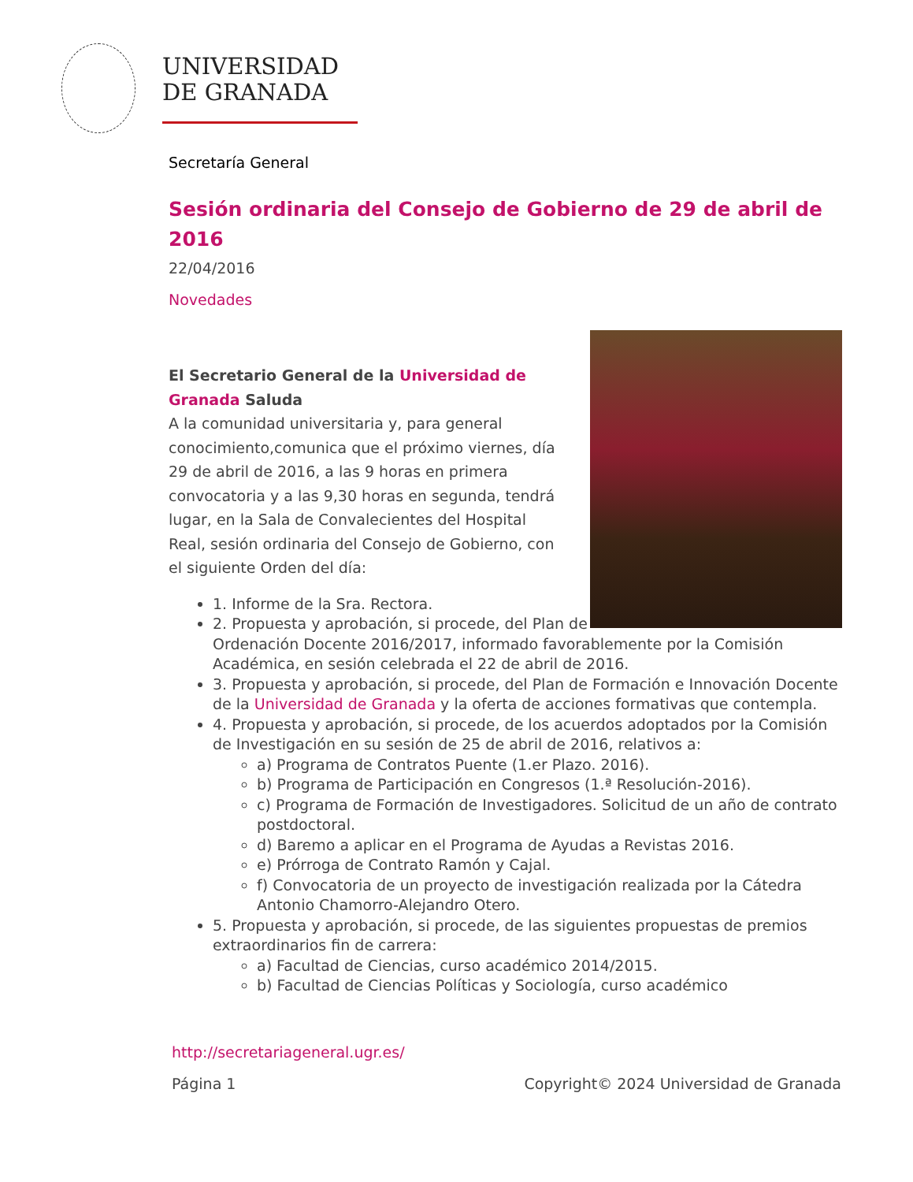UNIVERSIDAD
DE GRANADA
Secretaría General
Sesión ordinaria del Consejo de Gobierno de 29 de abril de 2016
22/04/2016
Novedades
El Secretario General de la Universidad de Granada Saluda
A la comunidad universitaria y, para general conocimiento,comunica que el próximo viernes, día 29 de abril de 2016, a las 9 horas en primera convocatoria y a las 9,30 horas en segunda, tendrá lugar, en la Sala de Convalecientes del Hospital Real, sesión ordinaria del Consejo de Gobierno, con el siguiente Orden del día:
1. Informe de la Sra. Rectora.
2. Propuesta y aprobación, si procede, del Plan de Ordenación Docente 2016/2017, informado favorablemente por la Comisión Académica, en sesión celebrada el 22 de abril de 2016.
3. Propuesta y aprobación, si procede, del Plan de Formación e Innovación Docente de la Universidad de Granada y la oferta de acciones formativas que contempla.
4. Propuesta y aprobación, si procede, de los acuerdos adoptados por la Comisión de Investigación en su sesión de 25 de abril de 2016, relativos a:
a) Programa de Contratos Puente (1.er Plazo. 2016).
b) Programa de Participación en Congresos (1.ª Resolución-2016).
c) Programa de Formación de Investigadores. Solicitud de un año de contrato postdoctoral.
d) Baremo a aplicar en el Programa de Ayudas a Revistas 2016.
e) Prórroga de Contrato Ramón y Cajal.
f) Convocatoria de un proyecto de investigación realizada por la Cátedra Antonio Chamorro-Alejandro Otero.
5. Propuesta y aprobación, si procede, de las siguientes propuestas de premios extraordinarios fin de carrera:
a) Facultad de Ciencias, curso académico 2014/2015.
b) Facultad de Ciencias Políticas y Sociología, curso académico
http://secretariageneral.ugr.es/
Página 1 Copyright© 2024 Universidad de Granada